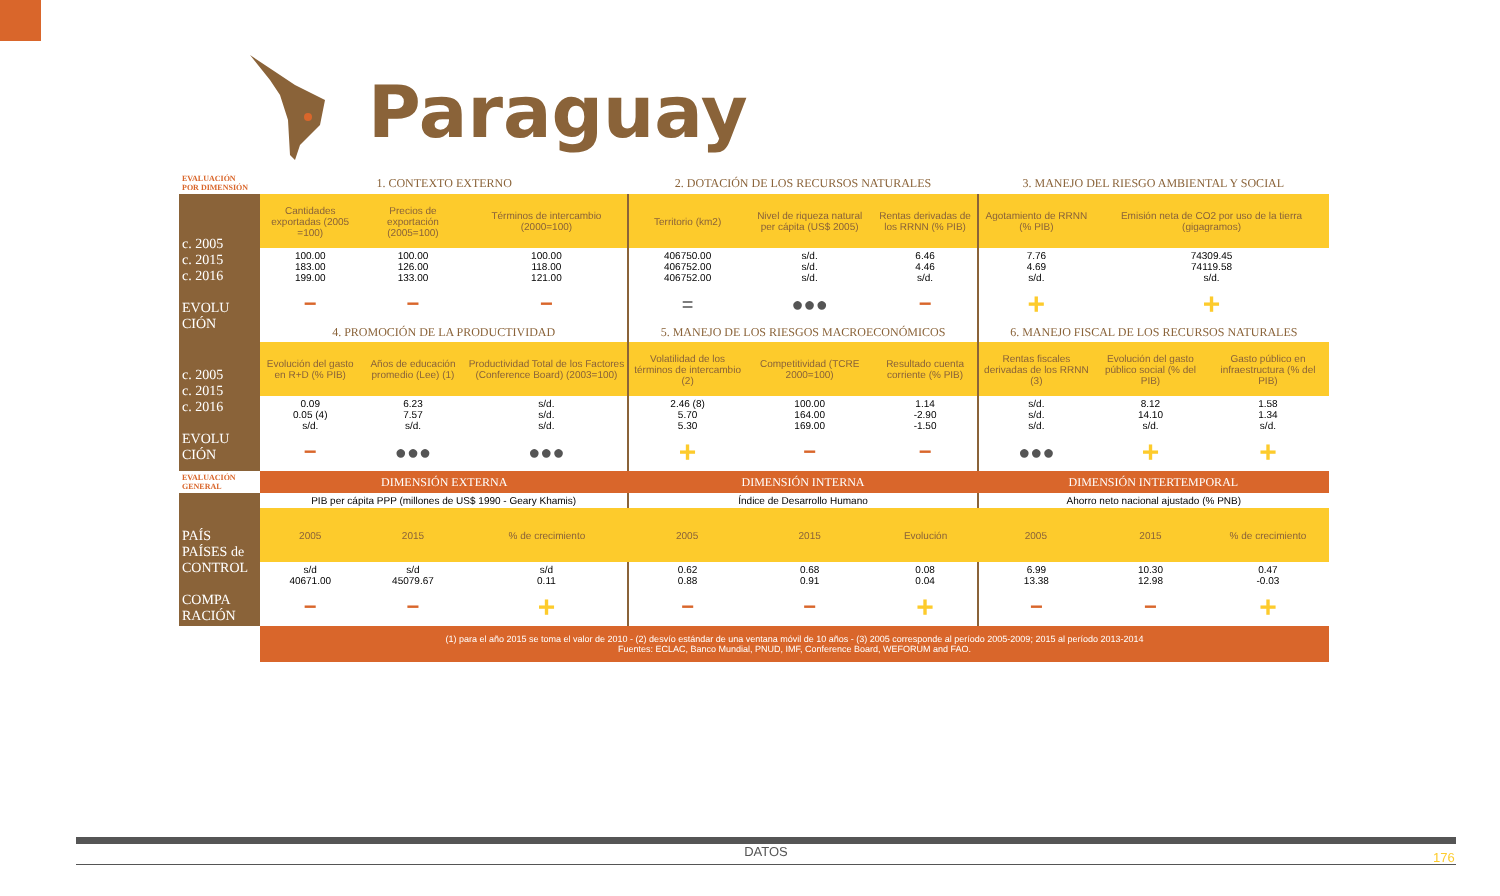Paraguay
| EVALUACIÓN POR DIMENSIÓN | 1. CONTEXTO EXTERNO | | | 2. DOTACIÓN DE LOS RECURSOS NATURALES | | | 3. MANEJO DEL RIESGO AMBIENTAL Y SOCIAL | | |
| --- | --- | --- | --- | --- | --- | --- | --- | --- | --- |
| c. 2005 c. 2015 c. 2016 EVOLU CIÓN | Cantidades exportadas (2005 =100) | Precios de exportación (2005=100) | Términos de intercambio (2000=100) | Territorio (km2) | Nivel de riqueza natural per cápita (US$ 2005) | Rentas derivadas de los RRNN (% PIB) | Agotamiento de RRNN (% PIB) | Emisión neta de CO2 por uso de la tierra (gigagramos) | |
| | 100.00 183.00 199.00 | 100.00 126.00 133.00 | 100.00 118.00 121.00 | 406750.00 406752.00 406752.00 | s/d. s/d. s/d. | 6.46 4.46 s/d. | 7.76 4.69 s/d. | 74309.45 74119.58 s/d. | |
| | − | − | − | = | ●●● | − | + | + | |
| | 4. PROMOCIÓN DE LA PRODUCTIVIDAD | | | 5. MANEJO DE LOS RIESGOS MACROECONÓMICOS | | | 6. MANEJO FISCAL DE LOS RECURSOS NATURALES | | |
| c. 2005 c. 2015 c. 2016 EVOLU CIÓN | Evolución del gasto en R+D (% PIB) | Años de educación promedio (Lee) (1) | Productividad Total de los Factores (Conference Board) (2003=100) | Volatilidad de los términos de intercambio (2) | Competitividad (TCRE 2000=100) | Resultado cuenta corriente (% PIB) | Rentas fiscales derivadas de los RRNN (3) | Evolución del gasto público social (% del PIB) | Gasto público en infraestructura (% del PIB) |
| | 0.09 0.05 (4) s/d. | 6.23 7.57 s/d. | s/d. s/d. s/d. | 2.46 (8) 5.70 5.30 | 100.00 164.00 169.00 | 1.14 -2.90 -1.50 | s/d. s/d. s/d. | 8.12 14.10 s/d. | 1.58 1.34 s/d. |
| | − | ●●● | ●●● | + | − | − | ●●● | + | + |
| EVALUACIÓN GENERAL | DIMENSIÓN EXTERNA | | | DIMENSIÓN INTERNA | | | DIMENSIÓN INTERTEMPORAL | | |
| PAÍS PAÍSES de CONTROL COMPA RACIÓN | PIB per cápita PPP (millones de US$ 1990 - Geary Khamis) | | | Índice de Desarrollo Humano | | | Ahorro neto nacional ajustado (% PNB) | | |
| | 2005 | 2015 | % de crecimiento | 2005 | 2015 | Evolución | 2005 | 2015 | % de crecimiento |
| | s/d 40671.00 | s/d 45079.67 | s/d 0.11 | 0.62 0.88 | 0.68 0.91 | 0.08 0.04 | 6.99 13.38 | 10.30 12.98 | 0.47 -0.03 |
| | − | − | + | − | − | + | − | − | + |
| | (1) para el año 2015 se toma el valor de 2010 - (2) desvío estándar de una ventana móvil de 10 años - (3) 2005 corresponde al período 2005-2009; 2015 al período 2013-2014 Fuentes: ECLAC, Banco Mundial, PNUD, IMF, Conference Board, WEFORUM and FAO. | | | | | | | | |
DATOS
176